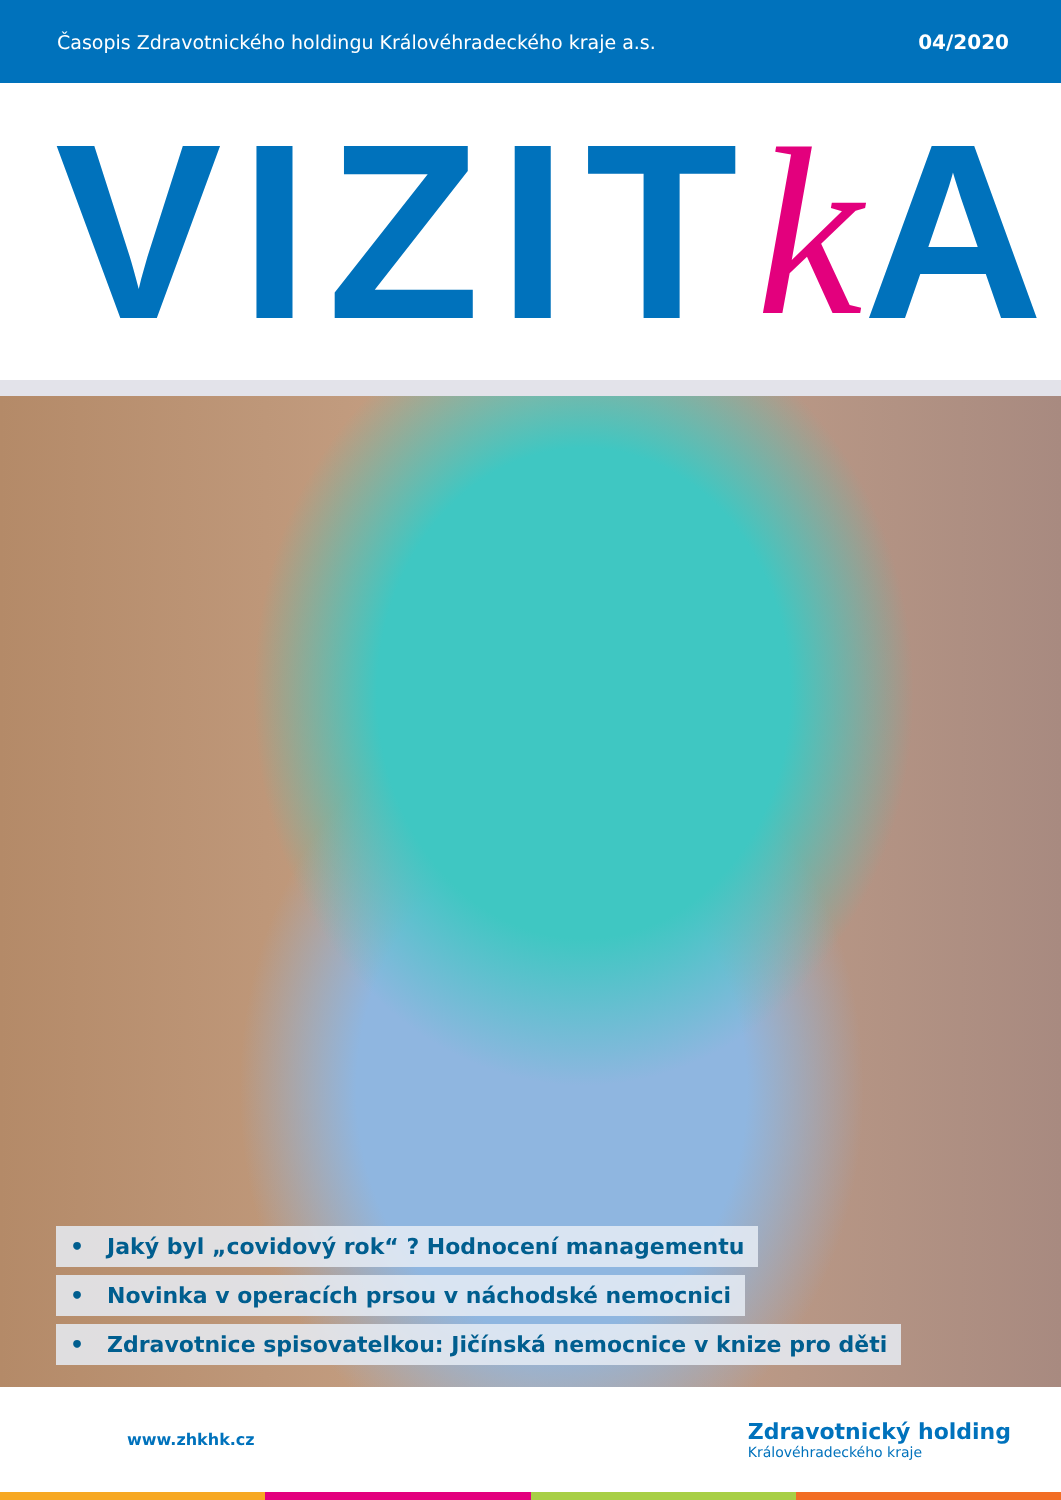Časopis Zdravotnického holdingu Královéhradeckého kraje a.s. 04/2020
VIZIT k A
• Jaký byl „covidový rok“ ? Hodnocení managementu
• Novinka v operacích prsou v náchodské nemocnici
• Zdravotnice spisovatelkou: Jičínská nemocnice v knize pro děti
www.zhkhk.cz Zdravotnický holding
Královéhradeckého kraje